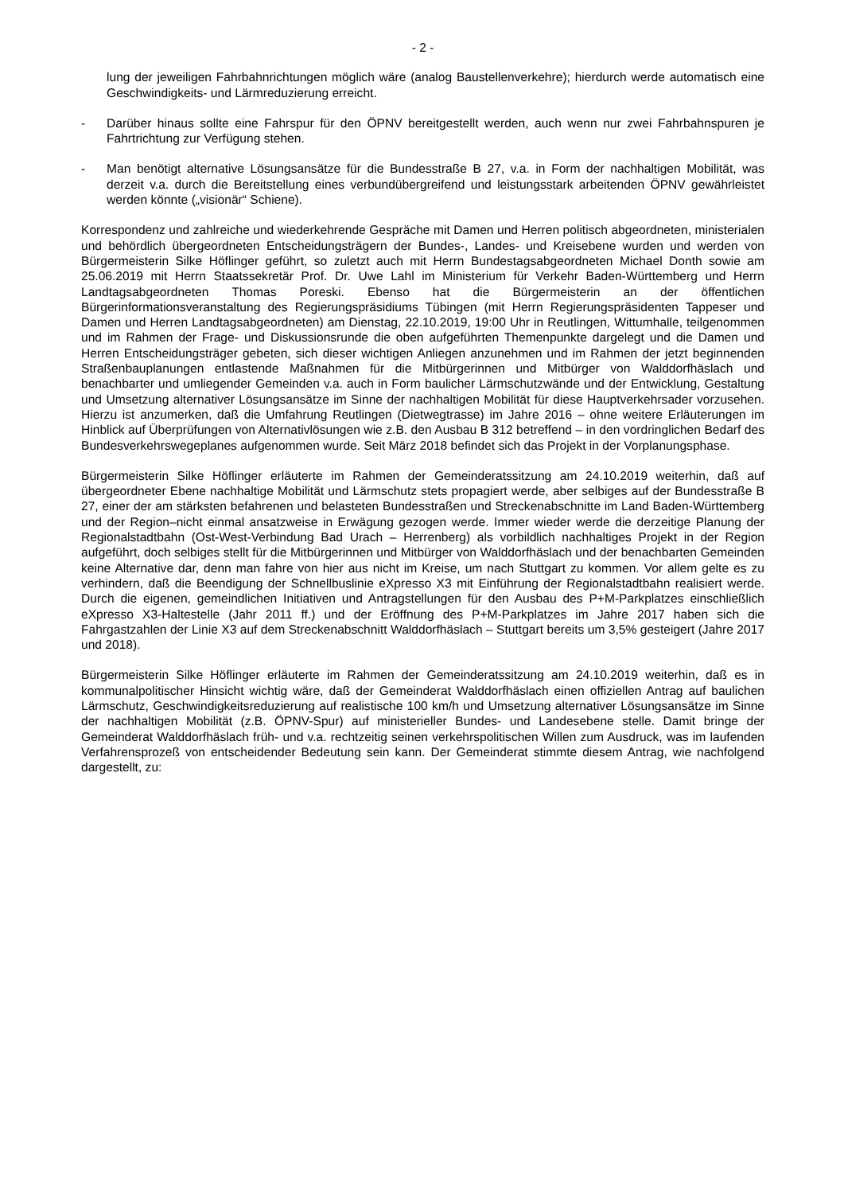- 2 -
lung der jeweiligen Fahrbahnrichtungen möglich wäre (analog Baustellenverkehre); hierdurch werde automatisch eine Geschwindigkeits- und Lärmreduzierung erreicht.
- Darüber hinaus sollte eine Fahrspur für den ÖPNV bereitgestellt werden, auch wenn nur zwei Fahrbahnspuren je Fahrtrichtung zur Verfügung stehen.
- Man benötigt alternative Lösungsansätze für die Bundesstraße B 27, v.a. in Form der nachhaltigen Mobilität, was derzeit v.a. durch die Bereitstellung eines verbundübergreifend und leistungsstark arbeitenden ÖPNV gewährleistet werden könnte („visionär“ Schiene).
Korrespondenz und zahlreiche und wiederkehrende Gespräche mit Damen und Herren politisch abgeordneten, ministerialen und behördlich übergeordneten Entscheidungsträgern der Bundes-, Landes- und Kreisebene wurden und werden von Bürgermeisterin Silke Höflinger geführt, so zuletzt auch mit Herrn Bundestagsabgeordneten Michael Donth sowie am 25.06.2019 mit Herrn Staatssekretär Prof. Dr. Uwe Lahl im Ministerium für Verkehr Baden-Württemberg und Herrn Landtagsabgeordneten Thomas Poreski. Ebenso hat die Bürgermeisterin an der öffentlichen Bürgerinformationsveranstaltung des Regierungspräsidiums Tübingen (mit Herrn Regierungspräsidenten Tappeser und Damen und Herren Landtagsabgeordneten) am Dienstag, 22.10.2019, 19:00 Uhr in Reutlingen, Wittumhalle, teilgenommen und im Rahmen der Frage- und Diskussionsrunde die oben aufgeführten Themenpunkte dargelegt und die Damen und Herren Entscheidungsträger gebeten, sich dieser wichtigen Anliegen anzunehmen und im Rahmen der jetzt beginnenden Straßenbauplanungen entlastende Maßnahmen für die Mitbürgerinnen und Mitbürger von Walddorfhäslach und benachbarter und umliegender Gemeinden v.a. auch in Form baulicher Lärmschutzwände und der Entwicklung, Gestaltung und Umsetzung alternativer Lösungsansätze im Sinne der nachhaltigen Mobilität für diese Hauptverkehrsader vorzusehen. Hierzu ist anzumerken, daß die Umfahrung Reutlingen (Dietwegtrasse) im Jahre 2016 – ohne weitere Erläuterungen im Hinblick auf Überprüfungen von Alternativlösungen wie z.B. den Ausbau B 312 betreffend – in den vordringlichen Bedarf des Bundesverkehrswegeplanes aufgenommen wurde. Seit März 2018 befindet sich das Projekt in der Vorplanungsphase.
Bürgermeisterin Silke Höflinger erläuterte im Rahmen der Gemeinderatssitzung am 24.10.2019 weiterhin, daß auf übergeordneter Ebene nachhaltige Mobilität und Lärmschutz stets propagiert werde, aber selbiges auf der Bundesstraße B 27, einer der am stärksten befahrenen und belasteten Bundesstraßen und Streckenabschnitte im Land Baden-Württemberg und der Region–nicht einmal ansatzweise in Erwägung gezogen werde. Immer wieder werde die derzeitige Planung der Regionalstadtbahn (Ost-West-Verbindung Bad Urach – Herrenberg) als vorbildlich nachhaltiges Projekt in der Region aufgeführt, doch selbiges stellt für die Mitbürgerinnen und Mitbürger von Walddorfhäslach und der benachbarten Gemeinden keine Alternative dar, denn man fahre von hier aus nicht im Kreise, um nach Stuttgart zu kommen. Vor allem gelte es zu verhindern, daß die Beendigung der Schnellbuslinie eXpresso X3 mit Einführung der Regionalstadtbahn realisiert werde. Durch die eigenen, gemeindlichen Initiativen und Antragstellungen für den Ausbau des P+M-Parkplatzes einschließlich eXpresso X3-Haltestelle (Jahr 2011 ff.) und der Eröffnung des P+M-Parkplatzes im Jahre 2017 haben sich die Fahrgastzahlen der Linie X3 auf dem Streckenabschnitt Walddorfhäslach – Stuttgart bereits um 3,5% gesteigert (Jahre 2017 und 2018).
Bürgermeisterin Silke Höflinger erläuterte im Rahmen der Gemeinderatssitzung am 24.10.2019 weiterhin, daß es in kommunalpolitischer Hinsicht wichtig wäre, daß der Gemeinderat Walddorfhäslach einen offiziellen Antrag auf baulichen Lärmschutz, Geschwindigkeitsreduzierung auf realistische 100 km/h und Umsetzung alternativer Lösungsansätze im Sinne der nachhaltigen Mobilität (z.B. ÖPNV-Spur) auf ministerieller Bundes- und Landesebene stelle. Damit bringe der Gemeinderat Walddorfhäslach früh- und v.a. rechtzeitig seinen verkehrspolitischen Willen zum Ausdruck, was im laufenden Verfahrensprozeß von entscheidender Bedeutung sein kann. Der Gemeinderat stimmte diesem Antrag, wie nachfolgend dargestellt, zu: